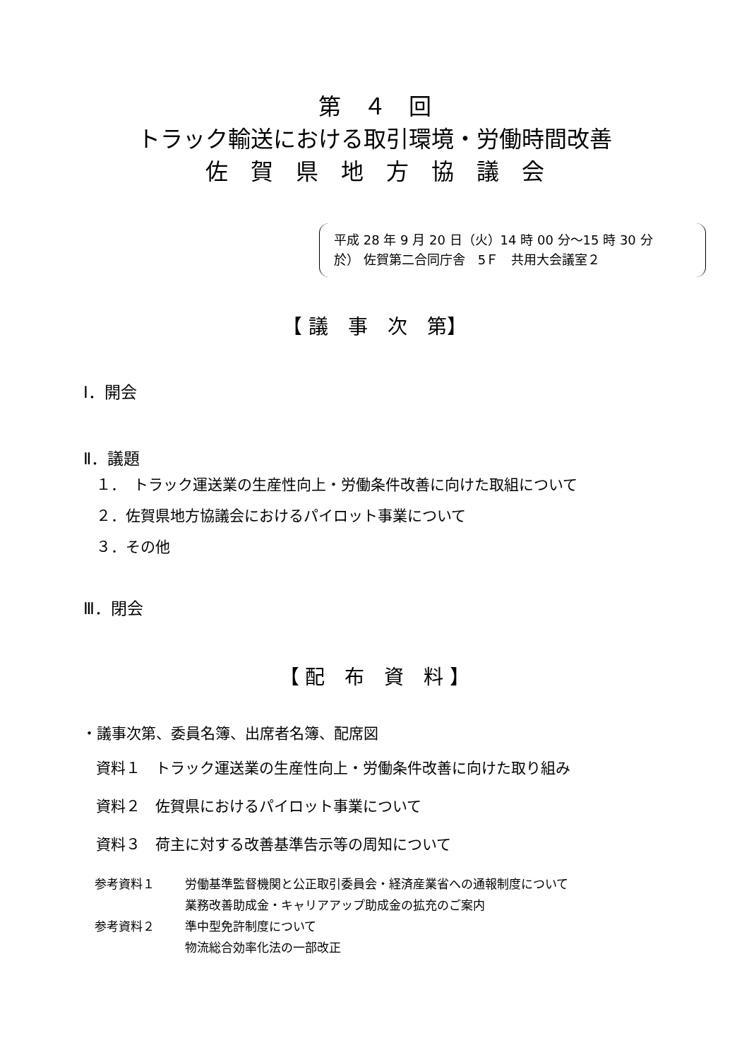第　４　回
トラック輸送における取引環境・労働時間改善
佐　賀　県　地　方　協　議　会
平成 28 年 9 月 20 日（火）14 時 00 分～15 時 30 分
於） 佐賀第二合同庁舎　5Ｆ　共用大会議室２
【 議　事　次　第】
Ⅰ．開会
Ⅱ．議題
１．　トラック運送業の生産性向上・労働条件改善に向けた取組について
２．佐賀県地方協議会におけるパイロット事業について
３．その他
Ⅲ．閉会
【 配　布　資　料 】
・議事次第、委員名簿、出席者名簿、配席図
資料１　トラック運送業の生産性向上・労働条件改善に向けた取り組み
資料２　佐賀県におけるパイロット事業について
資料３　荷主に対する改善基準告示等の周知について
参考資料１ 労働基準監督機関と公正取引委員会・経済産業省への通報制度について
業務改善助成金・キャリアアップ助成金の拡充のご案内
参考資料２ 準中型免許制度について
物流総合効率化法の一部改正